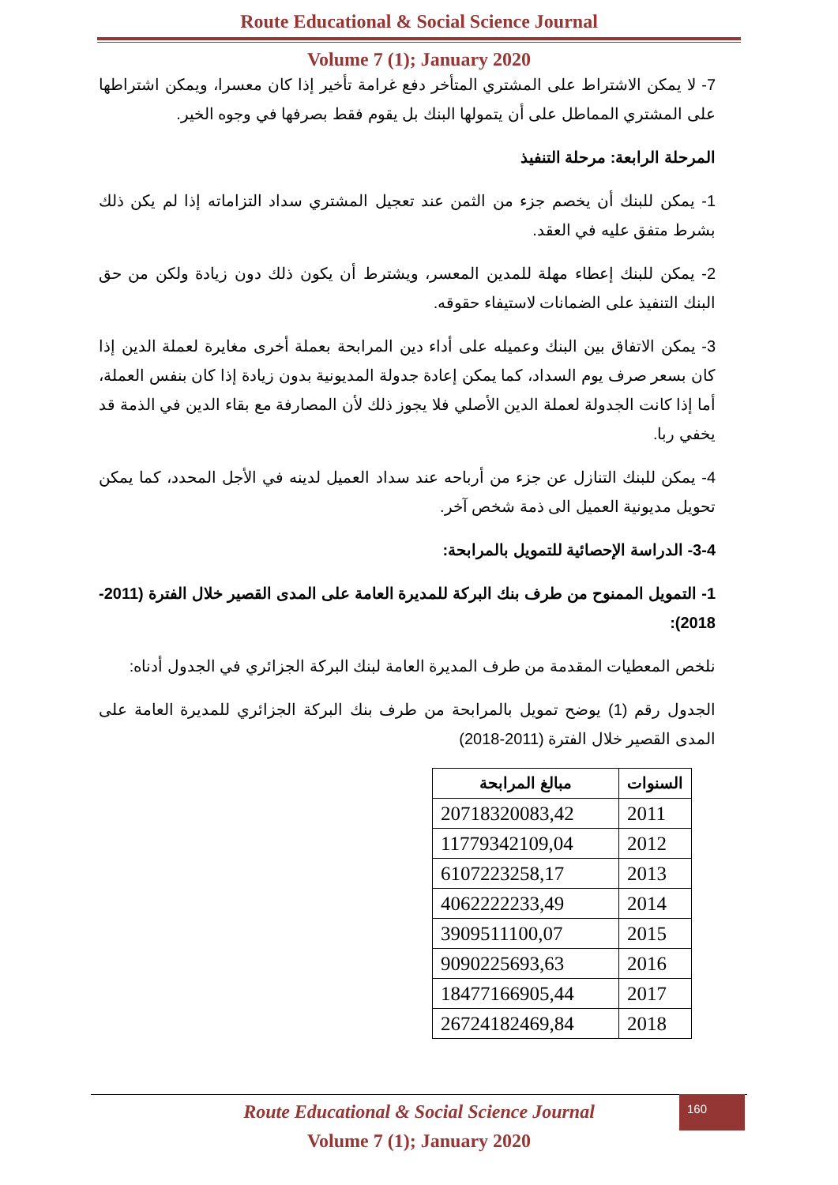Route Educational & Social Science Journal
Volume 7 (1); January 2020
7- لا يمكن الاشتراط على المشتري المتأخر دفع غرامة تأخير إذا كان معسرا، ويمكن اشتراطها على المشتري المماطل على أن يتمولها البنك بل يقوم فقط بصرفها في وجوه الخير.
المرحلة الرابعة: مرحلة التنفيذ
1- يمكن للبنك أن يخصم جزء من الثمن عند تعجيل المشتري سداد التزاماته إذا لم يكن ذلك بشرط متفق عليه في العقد.
2- يمكن للبنك إعطاء مهلة للمدين المعسر، ويشترط أن يكون ذلك دون زيادة ولكن من حق البنك التنفيذ على الضمانات لاستيفاء حقوقه.
3- يمكن الاتفاق بين البنك وعميله على أداء دين المرابحة بعملة أخرى مغايرة لعملة الدين إذا كان بسعر صرف يوم السداد، كما يمكن إعادة جدولة المديونية بدون زيادة إذا كان بنفس العملة، أما إذا كانت الجدولة لعملة الدين الأصلي فلا يجوز ذلك لأن المصارفة مع بقاء الدين في الذمة قد يخفي ربا.
4- يمكن للبنك التنازل عن جزء من أرباحه عند سداد العميل لدينه في الأجل المحدد، كما يمكن تحويل مديونية العميل الى ذمة شخص آخر.
3-4- الدراسة الإحصائية للتمويل بالمرابحة:
1- التمويل الممنوح من طرف بنك البركة للمديرة العامة على المدى القصير خلال الفترة (2011-2018):
نلخص المعطيات المقدمة من طرف المديرة العامة لبنك البركة الجزائري في الجدول أدناه:
الجدول رقم (1) يوضح تمويل بالمرابحة من طرف بنك البركة الجزائري للمديرة العامة على المدى القصير خلال الفترة (2011-2018)
| السنوات | مبالغ المرابحة |
| --- | --- |
| 2011 | 20718320083,42 |
| 2012 | 11779342109,04 |
| 2013 | 6107223258,17 |
| 2014 | 4062222233,49 |
| 2015 | 3909511100,07 |
| 2016 | 9090225693,63 |
| 2017 | 18477166905,44 |
| 2018 | 26724182469,84 |
Route Educational & Social Science Journal
Volume 7 (1); January 2020
160